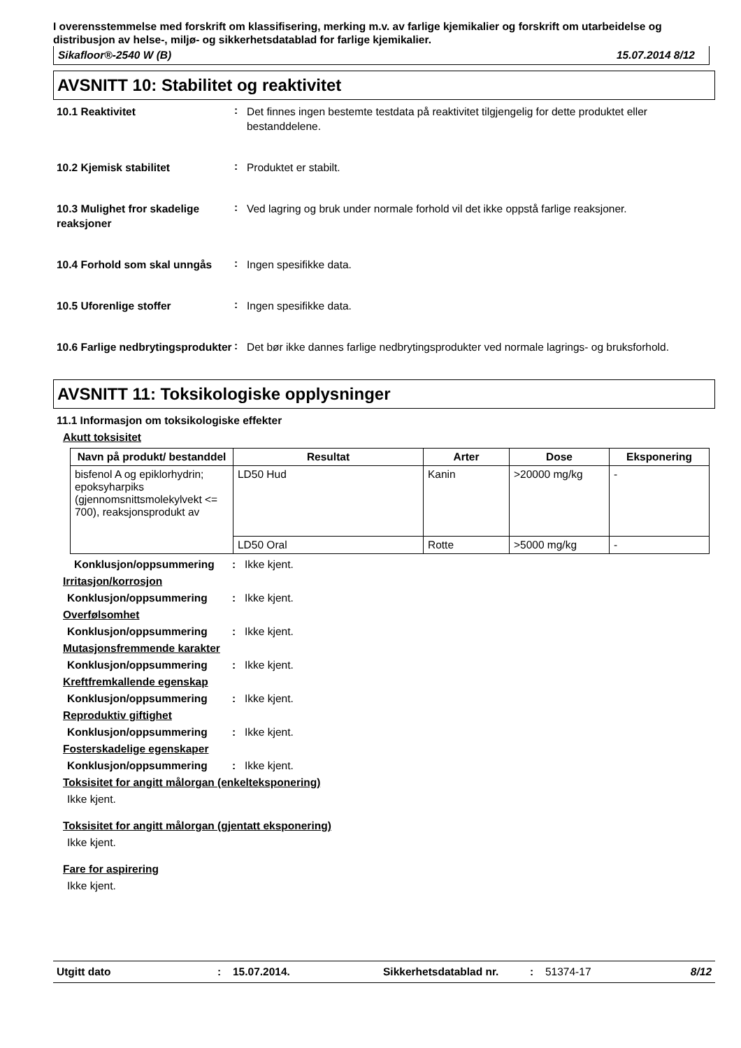I overensstemmelse med forskrift om klassifisering, merking m.v. av farlige kjemikalier og forskrift om utarbeidelse og distribusjon av helse-, miljø- og sikkerhetsdatablad for farlige kjemikalier.
Sikafloor®-2540 W (B) 15.07.2014 8/12
AVSNITT 10: Stabilitet og reaktivitet
10.1 Reaktivitet
:
Det finnes ingen bestemte testdata på reaktivitet tilgjengelig for dette produktet eller bestanddelene.
10.2 Kjemisk stabilitet
:
Produktet er stabilt.
10.3 Mulighet fror skadelige reaksjoner
:
Ved lagring og bruk under normale forhold vil det ikke oppstå farlige reaksjoner.
10.4 Forhold som skal unngås
:
Ingen spesifikke data.
10.5 Uforenlige stoffer
:
Ingen spesifikke data.
10.6 Farlige nedbrytingsprodukter
:
Det bør ikke dannes farlige nedbrytingsprodukter ved normale lagrings- og bruksforhold.
AVSNITT 11: Toksikologiske opplysninger
11.1 Informasjon om toksikologiske effekter
Akutt toksisitet
| Navn på produkt/ bestanddel | Resultat | Arter | Dose | Eksponering |
| --- | --- | --- | --- | --- |
| bisfenol A og epiklorhydrin; epoksyharpiks (gjennomsnittsmolekylvekt <= 700), reaksjonsprodukt av | LD50 Hud | Kanin | >20000 mg/kg | - |
| | LD50 Oral | Rotte | >5000 mg/kg | - |
Konklusjon/oppsummering : Ikke kjent.
Irritasjon/korrosjon
Konklusjon/oppsummering : Ikke kjent.
Overfølsomhet
Konklusjon/oppsummering : Ikke kjent.
Mutasjonsfremmende karakter
Konklusjon/oppsummering : Ikke kjent.
Kreftfremkallende egenskap
Konklusjon/oppsummering : Ikke kjent.
Reproduktiv giftighet
Konklusjon/oppsummering : Ikke kjent.
Fosterskadelige egenskaper
Konklusjon/oppsummering : Ikke kjent.
Toksisitet for angitt målorgan (enkelteksponering)
Ikke kjent.
Toksisitet for angitt målorgan (gjentatt eksponering)
Ikke kjent.
Fare for aspirering
Ikke kjent.
Utgitt dato: 15.07.2014. Sikkerhetsdatablad nr.: 51374-17 8/12